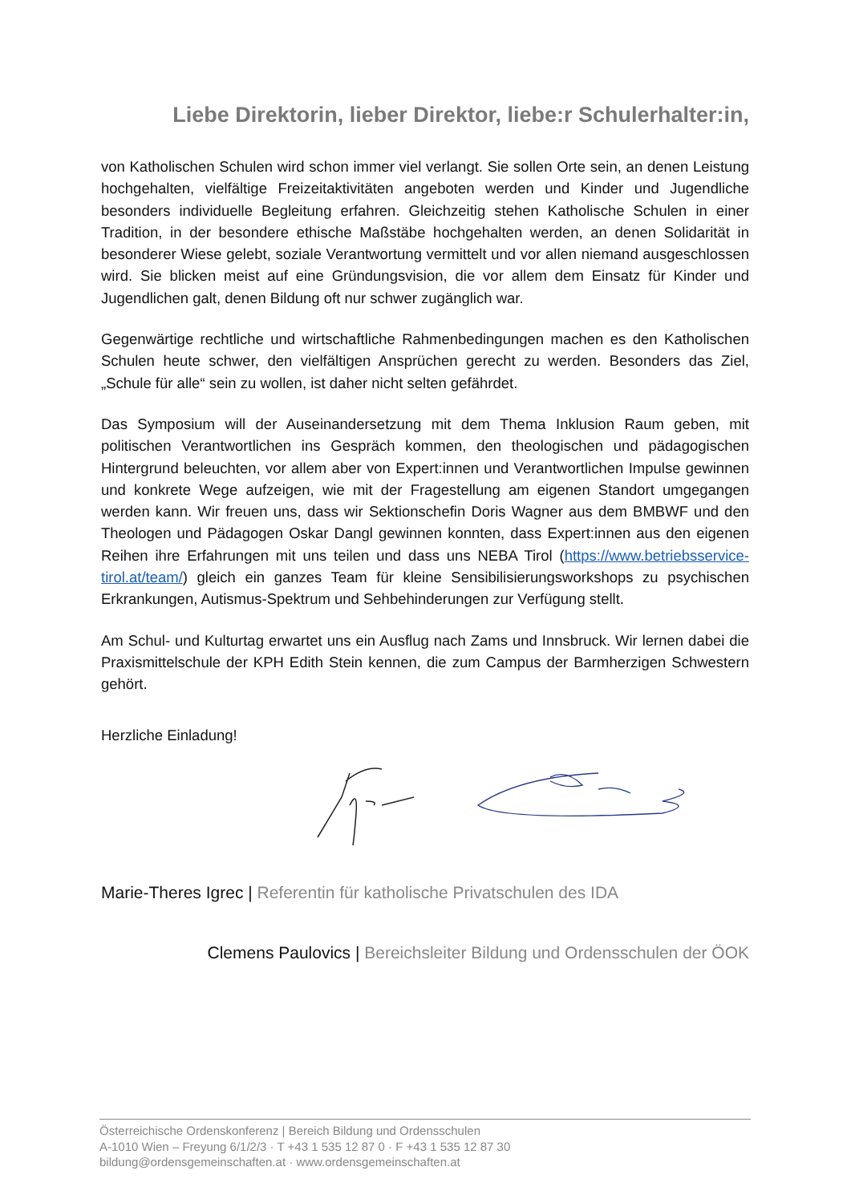Liebe Direktorin, lieber Direktor, liebe:r Schulerhalter:in,
von Katholischen Schulen wird schon immer viel verlangt. Sie sollen Orte sein, an denen Leistung hochgehalten, vielfältige Freizeitaktivitäten angeboten werden und Kinder und Jugendliche besonders individuelle Begleitung erfahren. Gleichzeitig stehen Katholische Schulen in einer Tradition, in der besondere ethische Maßstäbe hochgehalten werden, an denen Solidarität in besonderer Wiese gelebt, soziale Verantwortung vermittelt und vor allen niemand ausgeschlossen wird. Sie blicken meist auf eine Gründungsvision, die vor allem dem Einsatz für Kinder und Jugendlichen galt, denen Bildung oft nur schwer zugänglich war.
Gegenwärtige rechtliche und wirtschaftliche Rahmenbedingungen machen es den Katholischen Schulen heute schwer, den vielfältigen Ansprüchen gerecht zu werden. Besonders das Ziel, „Schule für alle“ sein zu wollen, ist daher nicht selten gefährdet.
Das Symposium will der Auseinandersetzung mit dem Thema Inklusion Raum geben, mit politischen Verantwortlichen ins Gespräch kommen, den theologischen und pädagogischen Hintergrund beleuchten, vor allem aber von Expert:innen und Verantwortlichen Impulse gewinnen und konkrete Wege aufzeigen, wie mit der Fragestellung am eigenen Standort umgegangen werden kann. Wir freuen uns, dass wir Sektionschefin Doris Wagner aus dem BMBWF und den Theologen und Pädagogen Oskar Dangl gewinnen konnten, dass Expert:innen aus den eigenen Reihen ihre Erfahrungen mit uns teilen und dass uns NEBA Tirol (https://www.betriebsservice-tirol.at/team/) gleich ein ganzes Team für kleine Sensibilisierungsworkshops zu psychischen Erkrankungen, Autismus-Spektrum und Sehbehinderungen zur Verfügung stellt.
Am Schul- und Kulturtag erwartet uns ein Ausflug nach Zams und Innsbruck. Wir lernen dabei die Praxismittelschule der KPH Edith Stein kennen, die zum Campus der Barmherzigen Schwestern gehört.
Herzliche Einladung!
Marie-Theres Igrec | Referentin für katholische Privatschulen des IDA
Clemens Paulovics | Bereichsleiter Bildung und Ordensschulen der ÖOK
Österreichische Ordenskonferenz | Bereich Bildung und Ordensschulen
A-1010 Wien – Freyung 6/1/2/3 · T +43 1 535 12 87 0 · F +43 1 535 12 87 30
bildung@ordensgemeinschaften.at · www.ordensgemeinschaften.at